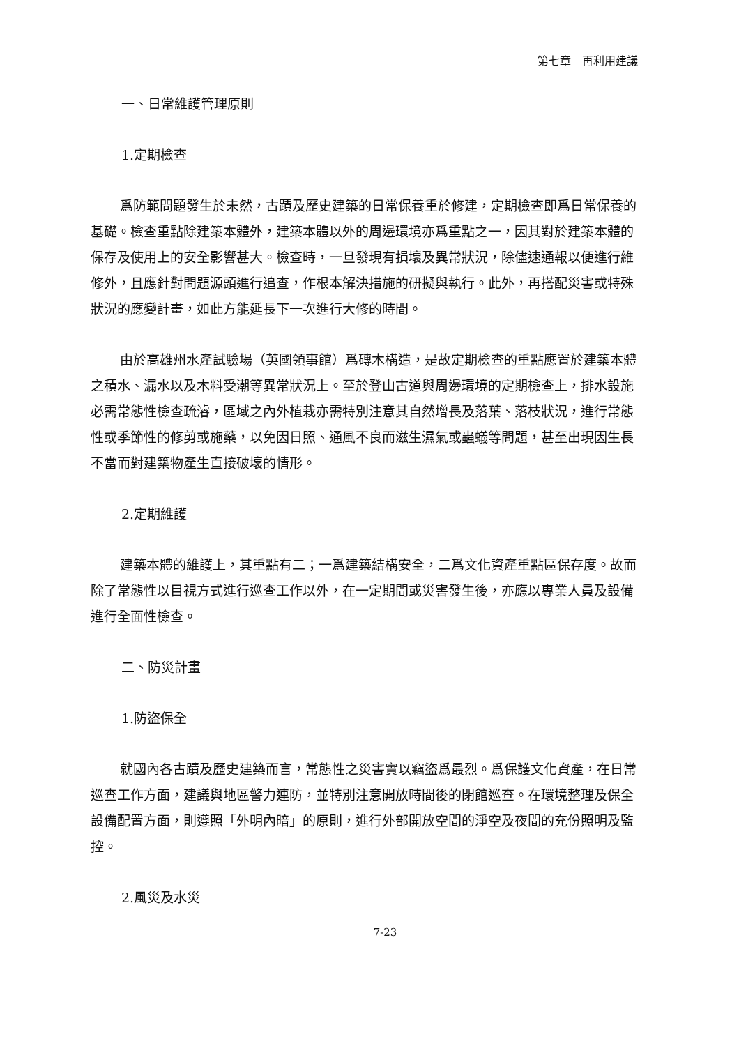第七章　再利用建議
一、日常維護管理原則
1.定期檢查
爲防範問題發生於未然，古蹟及歷史建築的日常保養重於修建，定期檢查即爲日常保養的基礎。檢查重點除建築本體外，建築本體以外的周邊環境亦爲重點之一，因其對於建築本體的保存及使用上的安全影響甚大。檢查時，一旦發現有損壞及異常狀況，除儘速通報以便進行維修外，且應針對問題源頭進行追查，作根本解決措施的研擬與執行。此外，再搭配災害或特殊狀況的應變計畫，如此方能延長下一次進行大修的時間。
由於高雄州水產試驗場（英國領事館）爲磚木構造，是故定期檢查的重點應置於建築本體之積水、漏水以及木料受潮等異常狀況上。至於登山古道與周邊環境的定期檢查上，排水設施必需常態性檢查疏濬，區域之內外植栽亦需特別注意其自然增長及落葉、落枝狀況，進行常態性或季節性的修剪或施藥，以免因日照、通風不良而滋生濕氣或蟲蟻等問題，甚至出現因生長不當而對建築物產生直接破壞的情形。
2.定期維護
建築本體的維護上，其重點有二；一爲建築結構安全，二爲文化資產重點區保存度。故而除了常態性以目視方式進行巡查工作以外，在一定期間或災害發生後，亦應以專業人員及設備進行全面性檢查。
二、防災計畫
1.防盜保全
就國內各古蹟及歷史建築而言，常態性之災害實以竊盜爲最烈。爲保護文化資產，在日常巡查工作方面，建議與地區警力連防，並特別注意開放時間後的閉館巡查。在環境整理及保全設備配置方面，則遵照「外明內暗」的原則，進行外部開放空間的淨空及夜間的充份照明及監控。
2.風災及水災
7-23